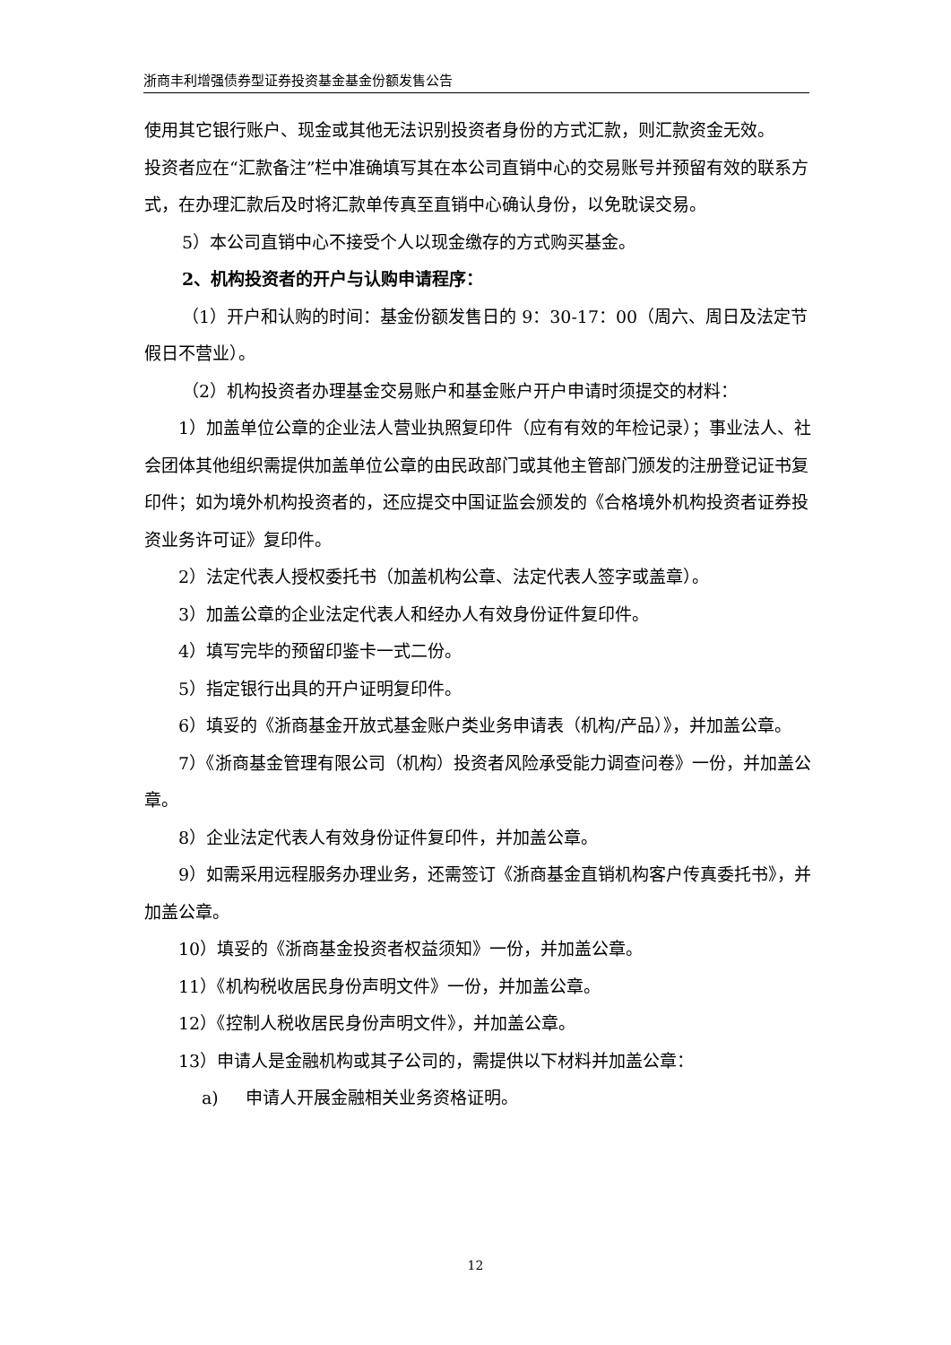浙商丰利增强债券型证券投资基金基金份额发售公告
使用其它银行账户、现金或其他无法识别投资者身份的方式汇款，则汇款资金无效。
投资者应在“汇款备注”栏中准确填写其在本公司直销中心的交易账号并预留有效的联系方式，在办理汇款后及时将汇款单传真至直销中心确认身份，以免耽误交易。
5）本公司直销中心不接受个人以现金缴存的方式购买基金。
2、机构投资者的开户与认购申请程序：
（1）开户和认购的时间：基金份额发售日的 9：30-17：00（周六、周日及法定节假日不营业）。
（2）机构投资者办理基金交易账户和基金账户开户申请时须提交的材料：
1）加盖单位公章的企业法人营业执照复印件（应有有效的年检记录）；事业法人、社会团体其他组织需提供加盖单位公章的由民政部门或其他主管部门颁发的注册登记证书复印件；如为境外机构投资者的，还应提交中国证监会颁发的《合格境外机构投资者证券投资业务许可证》复印件。
2）法定代表人授权委托书（加盖机构公章、法定代表人签字或盖章）。
3）加盖公章的企业法定代表人和经办人有效身份证件复印件。
4）填写完毕的预留印鉴卡一式二份。
5）指定银行出具的开户证明复印件。
6）填妥的《浙商基金开放式基金账户类业务申请表（机构/产品）》，并加盖公章。
7）《浙商基金管理有限公司（机构）投资者风险承受能力调查问卷》一份，并加盖公章。
8）企业法定代表人有效身份证件复印件，并加盖公章。
9）如需采用远程服务办理业务，还需签订《浙商基金直销机构客户传真委托书》，并加盖公章。
10）填妥的《浙商基金投资者权益须知》一份，并加盖公章。
11）《机构税收居民身份声明文件》一份，并加盖公章。
12）《控制人税收居民身份声明文件》，并加盖公章。
13）申请人是金融机构或其子公司的，需提供以下材料并加盖公章：
a) 申请人开展金融相关业务资格证明。
12